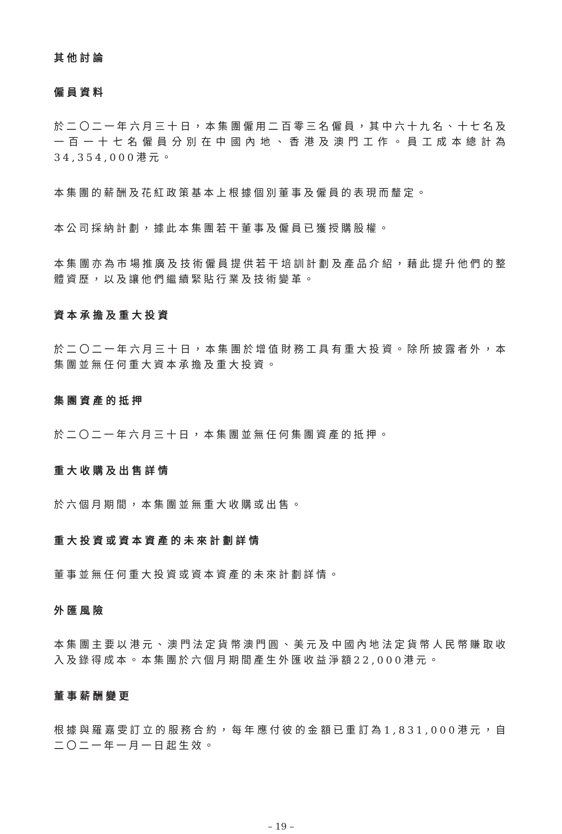其他討論
僱員資料
於二〇二一年六月三十日，本集團僱用二百零三名僱員，其中六十九名、十七名及一百一十七名僱員分別在中國內地、香港及澳門工作。員工成本總計為34,354,000港元。
本集團的薪酬及花紅政策基本上根據個別董事及僱員的表現而釐定。
本公司採納計劃，據此本集團若干董事及僱員已獲授購股權。
本集團亦為市場推廣及技術僱員提供若干培訓計劃及產品介紹，藉此提升他們的整體資歷，以及讓他們繼續緊貼行業及技術變革。
資本承擔及重大投資
於二〇二一年六月三十日，本集團於增值財務工具有重大投資。除所披露者外，本集團並無任何重大資本承擔及重大投資。
集團資產的抵押
於二〇二一年六月三十日，本集團並無任何集團資產的抵押。
重大收購及出售詳情
於六個月期間，本集團並無重大收購或出售。
重大投資或資本資產的未來計劃詳情
董事並無任何重大投資或資本資產的未來計劃詳情。
外匯風險
本集團主要以港元、澳門法定貨幣澳門圓、美元及中國內地法定貨幣人民幣賺取收入及錄得成本。本集團於六個月期間產生外匯收益淨額22,000港元。
董事薪酬變更
根據與羅嘉雯訂立的服務合約，每年應付彼的金額已重訂為1,831,000港元，自二〇二一年一月一日起生效。
– 19 –